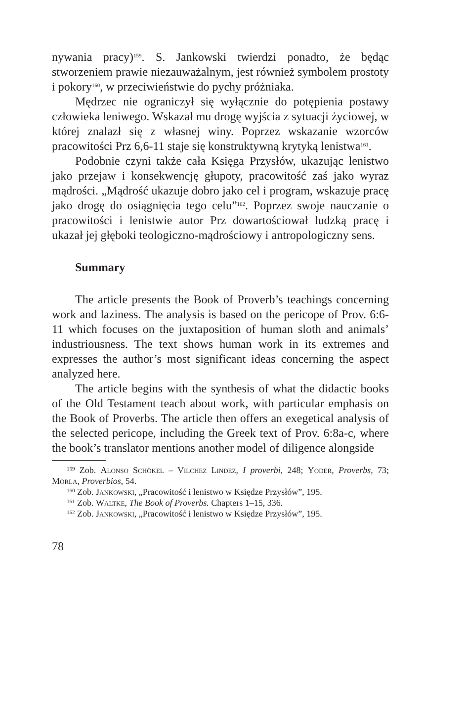nywania pracy)<sup>159</sup>. S. Jankowski twierdzi ponadto, że będąc stworzeniem prawie niezauważalnym, jest również symbolem prostoty i pokory<sup>160</sup>, w przeciwieństwie do pychy próżniaka.
Mędrzec nie ograniczył się wyłącznie do potępienia postawy człowieka leniwego. Wskazał mu drogę wyjścia z sytuacji życiowej, w której znalazł się z własnej winy. Poprzez wskazanie wzorców pracowitości Prz 6,6-11 staje się konstruktywną krytyką lenistwa<sup>161</sup>.
Podobnie czyni także cała Księga Przysłów, ukazując lenistwo jako przejaw i konsekwencję głupoty, pracowitość zaś jako wyraz mądrości. „Mądrość ukazuje dobro jako cel i program, wskazuje pracę jako drogę do osiągnięcia tego celu”<sup>162</sup>. Poprzez swoje nauczanie o pracowitości i lenistwie autor Prz dowartościował ludzką pracę i ukazał jej głęboki teologiczno-mądrościowy i antropologiczny sens.
Summary
The article presents the Book of Proverb’s teachings concerning work and laziness. The analysis is based on the pericope of Prov. 6:6-11 which focuses on the juxtaposition of human sloth and animals’ industriousness. The text shows human work in its extremes and expresses the author’s most significant ideas concerning the aspect analyzed here.
The article begins with the synthesis of what the didactic books of the Old Testament teach about work, with particular emphasis on the Book of Proverbs. The article then offers an exegetical analysis of the selected pericope, including the Greek text of Prov. 6:8a-c, where the book’s translator mentions another model of diligence alongside
<sup>159</sup> Zob. Alonso Schökel – Vilchez Lindez, I proverbi, 248; Yoder, Proverbs, 73; Morla, Proverbios, 54.
<sup>160</sup> Zob. Jankowski, „Pracowitość i lenistwo w Księdze Przysłów”, 195.
<sup>161</sup> Zob. Waltke, The Book of Proverbs. Chapters 1–15, 336.
<sup>162</sup> Zob. Jankowski, „Pracowitość i lenistwo w Księdze Przysłów”, 195.
78